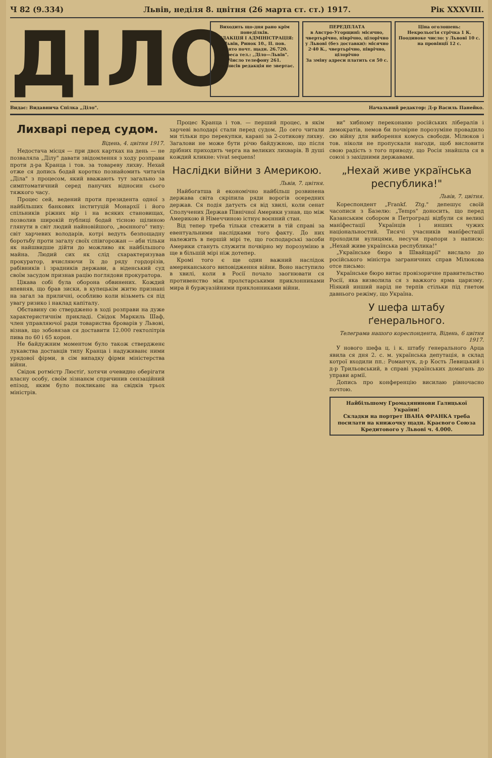Ч 82 (9.334) Львів, неділя 8. цвітня (26 марта ст. ст.) 1917. Рік XXXVIII.
ДІЛО
Виходить що-дня рано крім понеділків.
РЕДАКЦІЯ І АДМІНІСТРАЦІЯ: Львів, Ринок 10., II. пов.
Конто почт. щадн. 26.720.
Адреса тел.: „Діло—Львів".
Число телефону 261.
Рукописів редакція не звертає.
ПЕРЕДПЛАТА
в Австро-Угорщині: місячно, чвертьрічно, піврічно, цілорічно
у Львові (без доставки): місячно 2·40 К., чвертьрічно, піврічно, цілорічно
За зміну адреси платить ся 50 с.
Ціна оголошень:
Некрольоґія стрічка 1 К.
Поодиноке число: у Львові 10 с. на провінції 12 с.
Видає: Видавнича Спілка „Діло". Начальний редактор: Д-р Василь Панейко.
Лихварі перед судом.
Відень, 4. цвітня 1917.
Недостача місця — при двох картках на день — не позваляла „Ділу" давати звідомлення з ходу розправи проти д-ра Кранца і тов. за товареву лихву. Нехай отже ся допись бодай коротко познайомить читачів „Діла" з процесом, який вважають тут загально за симптоматичний серед панучих відносин сього тяжкого часу.
Процес сей, ведений проти президента одної з найбільших банкових інституцій Монархії і його спільників ріжних вір і на всяких становищах, позволив широкій публиці бодай тісною щілиною глянути в світ людий найновійшого, „воєнного" типу: світ харчевих володарів, котрі ведуть безпощадну боротьбу проти загалу своїх співгорожан — аби тільки як найшвидше дійти до можливо як найбільшого майна. Людий сих як слід схарактеризував прокуратор, вчисляючи їх до ряду гордорізів, рабівників і зрадників держави, а віденський суд своїм засудом признав рацію поглядови прокуратора.
Цікава собі була оборона обвинених. Кождий впевняв, що брав зиски, в купецькім житю признані на загал за приличні, особливо коли візьметь ся під увагу ризико і наклад капіталу.
Обставину сю стверджено в ході розправи на дуже характеристичнім прикладі. Свідок Маркиль Шаф, член управляючої ради товариства броварів у Львові, візнав, що зобовязав ся достaвити 12.000 гектолітрів пива по 60 і 65 корон.
Не байдужним моментом було також ствердженє лукавства доставців типу Кранца і надуживанє ними урядової фірми, в сім випадку фірми міністерства війни.
Свідок ротмістр Люстіґ, хотячи очевидно оберігати власну особу, своїм зізнанєм спричинив сензаційний епізод, яким було покликанє на свідків трьох міністрів.
Процес Кранца і тов. — перший процес, в якім харчеві володарі стали перед судом. До сего читали ми тільки про перекупки, карані за 2-сотикову лихву. Загалови не може бути річю байдужною, що після дрібних приходить черга на великих лихварів. В душі кождий кликне: vivat sequens!
Наслідки війни з Америкою.
Львів, 7. цвітня.
Найбогатша й економічно найбільш розвинена держава світа скріпила ряди ворогів осередних держав. Ся подія датуєть ся від хвилі, коли сенат Сполучених Держав Північної Америки узнав, що між Америкою й Німеччиною істнує воєнний стан.
Від тепер треба тільки стежити в тій справі за евентуальними наслідками того факту. До них належить в першій мірі те, що господарські засоби Америки стануть служити почвірно му порозуміню в ще в більшій мірі ніж дотепер.
Кромі того є ще один важний наслідок американського виповідження війни. Воно наступило в хвилі, коли в Росії почало заогнювати ся противенство між пролєтарськими приклонниками мира й буржуазійними приклонниками війни.
ви" хибному переконаню російських лібералів і демократів, немов би почвірне порозуміне провадило сю війну для виборення комусь свободи. Мілюков і тов. ніколи не пропускали нагоди, щоб висловити свою радість з того приводу, що Росія знайшла ся в союзі з західними державами.
„Нехай живе українська республика!"
Львів, 7. цвітня.
Кореспондент „Frankf. Ztg." депешує своїй часописи з Базелю: „Temps" доносить, що перед Казанським собором в Петрограді відбули ся великі манїфестації Українців і инших чужих національностий. Тисячі учасників манїфестації проходили вулицями, несучи прапори з написю: „Нехай живе українська республика!"
„Українське бюро в Швайцарії" вислало до російського міністра заграничних справ Мілюкова отсе письмо:
Українське бюро витає провізоричне правительство Росії, яка визволила ся з важкого ярма царизму. Ніякий инший нарід не терпів стільки під гнетом давнього режіму, що Україна.
У шефа штабу ґенерального.
Телеграма нашого кореспондента, Відень, 6 цвітня 1917.
У нового шефа ц. і к. штабу ґенерального Арца явила ся дня 2. с. м. українська депутація, в склад котрої входили пп.: Романчук, д-р Кость Левицький і д-р Трильовський, в справі українських домагань до управи армії.
Допись про конференцію висилаю рівночасно почтою.
Найбільшому Громадянинови Галицької України!
Складки на портрет ІВАНА ФРАНКА треба посилати на книжочку щадн. Краєвого Союза Кредитового у Львові ч. 4.000.